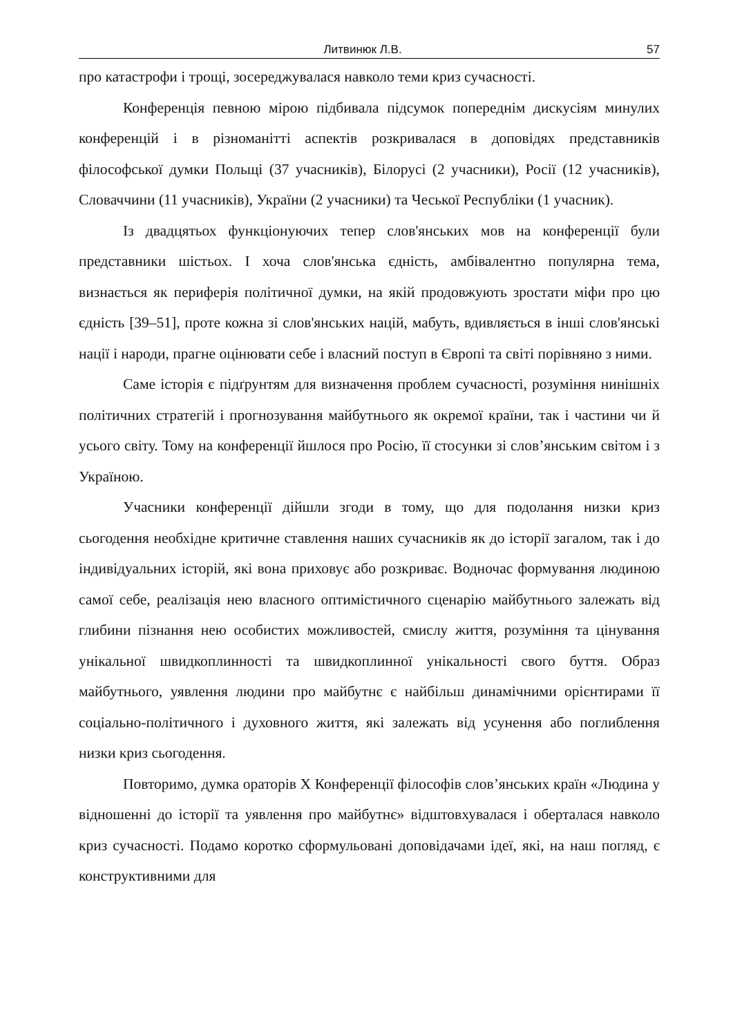Литвинюк Л.В. 57
про катастрофи і трощі, зосереджувалася навколо теми криз сучасності.
Конференція певною мірою підбивала підсумок попереднім дискусіям минулих конференцій і в різноманітті аспектів розкривалася в доповідях представників філософської думки Польщі (37 учасників), Білорусі (2 учасники), Росії (12 учасників), Словаччини (11 учасників), України (2 учасники) та Чеської Республіки (1 учасник).
Із двадцятьох функціонуючих тепер слов'янських мов на конференції були представники шістьох. І хоча слов'янська єдність, амбівалентно популярна тема, визнається як периферія політичної думки, на якій продовжують зростати міфи про цю єдність [39–51], проте кожна зі слов'янських націй, мабуть, вдивляється в інші слов'янські нації і народи, прагне оцінювати себе і власний поступ в Європі та світі порівняно з ними.
Саме історія є підґрунтям для визначення проблем сучасності, розуміння нинішніх політичних стратегій і прогнозування майбутнього як окремої країни, так і частини чи й усього світу. Тому на конференції йшлося про Росію, її стосунки зі слов’янським світом і з Україною.
Учасники конференції дійшли згоди в тому, що для подолання низки криз сьогодення необхідне критичне ставлення наших сучасників як до історії загалом, так і до індивідуальних історій, які вона приховує або розкриває. Водночас формування людиною самої себе, реалізація нею власного оптимістичного сценарію майбутнього залежать від глибини пізнання нею особистих можливостей, смислу життя, розуміння та цінування унікальної швидкоплинності та швидкоплинної унікальності свого буття. Образ майбутнього, уявлення людини про майбутнє є найбільш динамічними орієнтирами її соціально-політичного і духовного життя, які залежать від усунення або поглиблення низки криз сьогодення.
Повторимо, думка ораторів X Конференції філософів слов’янських країн «Людина у відношенні до історії та уявлення про майбутнє» відштовхувалася і оберталася навколо криз сучасності. Подамо коротко сформульовані доповідачами ідеї, які, на наш погляд, є конструктивними для